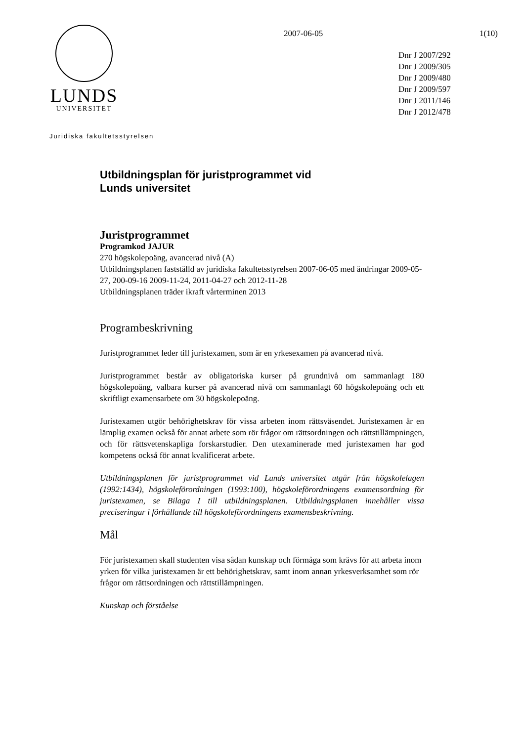LUNDS
UNIVERSITET
2007-06-05 1(10)
Dnr J 2007/292
Dnr J 2009/305
Dnr J 2009/480
Dnr J 2009/597
Dnr J 2011/146
Dnr J 2012/478
Juridiska fakultetsstyrelsen
Utbildningsplan för juristprogrammet vid
Lunds universitet
Juristprogrammet
Programkod JAJUR
270 högskolepoäng, avancerad nivå (A)
Utbildningsplanen fastställd av juridiska fakultetsstyrelsen 2007-06-05 med ändringar 2009-05-27, 200-09-16 2009-11-24, 2011-04-27 och 2012-11-28
Utbildningsplanen träder ikraft vårterminen 2013
Programbeskrivning
Juristprogrammet leder till juristexamen, som är en yrkesexamen på avancerad nivå.
Juristprogrammet består av obligatoriska kurser på grundnivå om sammanlagt 180 högskolepoäng, valbara kurser på avancerad nivå om sammanlagt 60 högskolepoäng och ett skriftligt examensarbete om 30 högskolepoäng.
Juristexamen utgör behörighetskrav för vissa arbeten inom rättsväsendet. Juristexamen är en lämplig examen också för annat arbete som rör frågor om rättsordningen och rättstillämpningen, och för rättsvetenskapliga forskarstudier. Den utexaminerade med juristexamen har god kompetens också för annat kvalificerat arbete.
Utbildningsplanen för juristprogrammet vid Lunds universitet utgår från högskolelagen (1992:1434), högskoleförordningen (1993:100), högskoleförordningens examensordning för juristexamen, se Bilaga I till utbildningsplanen. Utbildningsplanen innehåller vissa preciseringar i förhållande till högskoleförordningens examensbeskrivning.
Mål
För juristexamen skall studenten visa sådan kunskap och förmåga som krävs för att arbeta inom yrken för vilka juristexamen är ett behörighetskrav, samt inom annan yrkesverksamhet som rör frågor om rättsordningen och rättstillämpningen.
Kunskap och förståelse